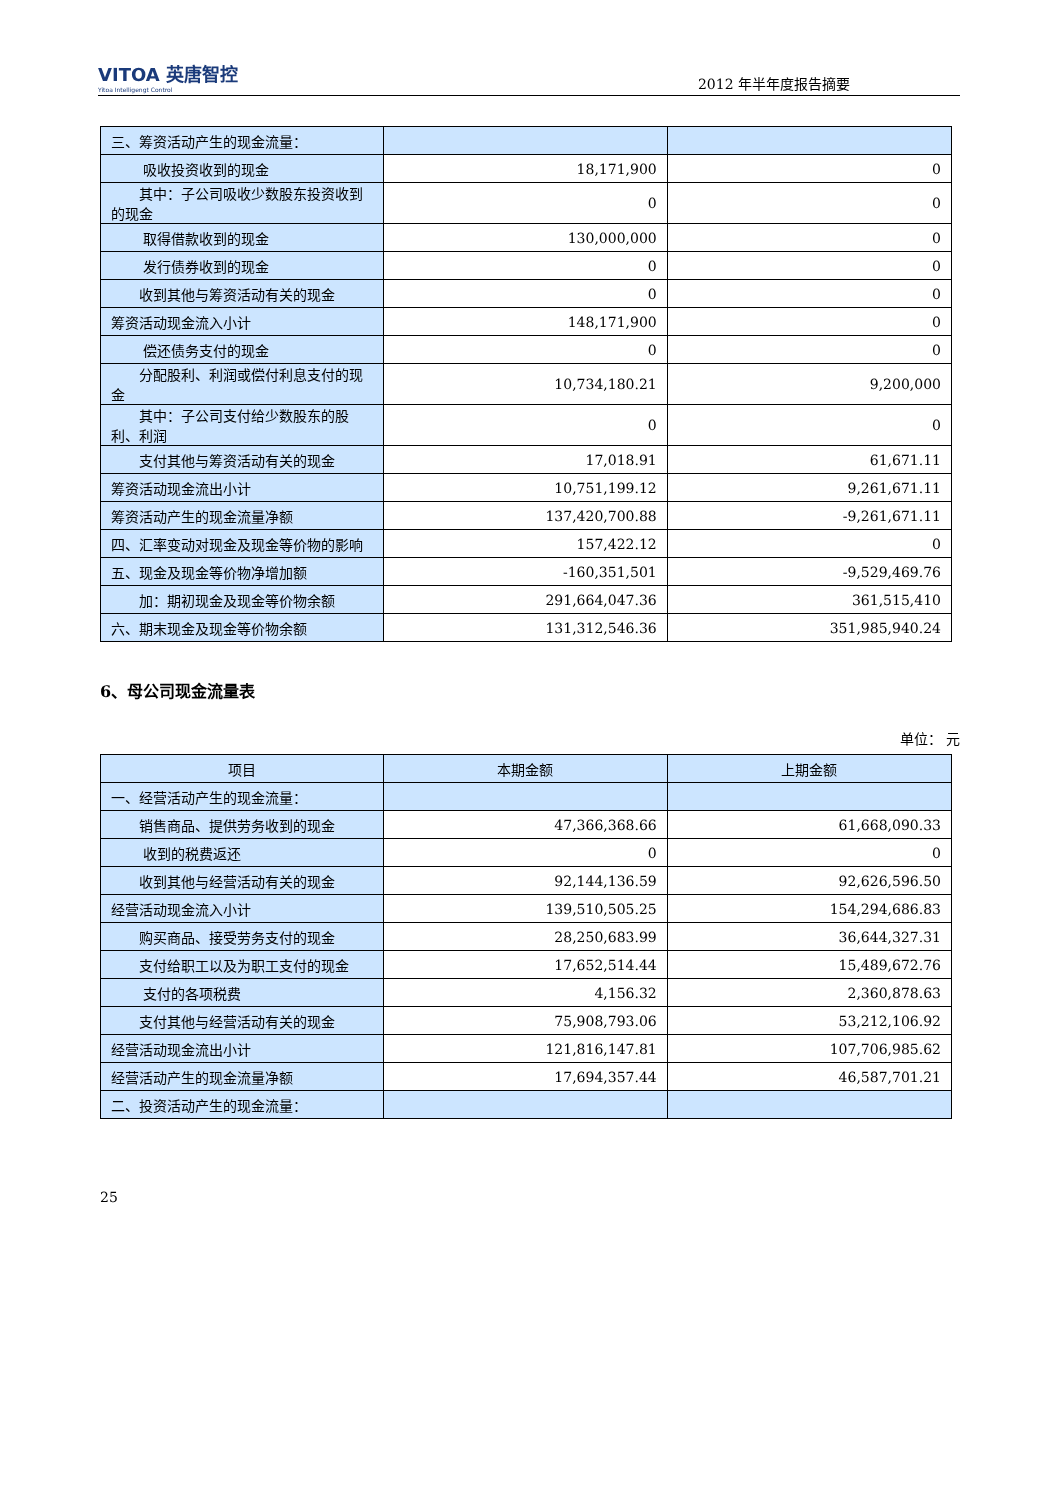VITOA 英唐智控
Yitoa Intelligengt Control
2012 年半年度报告摘要
| 三、筹资活动产生的现金流量： | | |
| 吸收投资收到的现金 | 18,171,900 | 0 |
| 其中：子公司吸收少数股东投资收到的现金 | 0 | 0 |
| 取得借款收到的现金 | 130,000,000 | 0 |
| 发行债券收到的现金 | 0 | 0 |
| 收到其他与筹资活动有关的现金 | 0 | 0 |
| 筹资活动现金流入小计 | 148,171,900 | 0 |
| 偿还债务支付的现金 | 0 | 0 |
| 分配股利、利润或偿付利息支付的现金 | 10,734,180.21 | 9,200,000 |
| 其中：子公司支付给少数股东的股利、利润 | 0 | 0 |
| 支付其他与筹资活动有关的现金 | 17,018.91 | 61,671.11 |
| 筹资活动现金流出小计 | 10,751,199.12 | 9,261,671.11 |
| 筹资活动产生的现金流量净额 | 137,420,700.88 | -9,261,671.11 |
| 四、汇率变动对现金及现金等价物的影响 | 157,422.12 | 0 |
| 五、现金及现金等价物净增加额 | -160,351,501 | -9,529,469.76 |
| 加：期初现金及现金等价物余额 | 291,664,047.36 | 361,515,410 |
| 六、期末现金及现金等价物余额 | 131,312,546.36 | 351,985,940.24 |
6、母公司现金流量表
单位： 元
| 项目 | 本期金额 | 上期金额 |
| --- | --- | --- |
| 一、经营活动产生的现金流量： | | |
| 销售商品、提供劳务收到的现金 | 47,366,368.66 | 61,668,090.33 |
| 收到的税费返还 | 0 | 0 |
| 收到其他与经营活动有关的现金 | 92,144,136.59 | 92,626,596.50 |
| 经营活动现金流入小计 | 139,510,505.25 | 154,294,686.83 |
| 购买商品、接受劳务支付的现金 | 28,250,683.99 | 36,644,327.31 |
| 支付给职工以及为职工支付的现金 | 17,652,514.44 | 15,489,672.76 |
| 支付的各项税费 | 4,156.32 | 2,360,878.63 |
| 支付其他与经营活动有关的现金 | 75,908,793.06 | 53,212,106.92 |
| 经营活动现金流出小计 | 121,816,147.81 | 107,706,985.62 |
| 经营活动产生的现金流量净额 | 17,694,357.44 | 46,587,701.21 |
| 二、投资活动产生的现金流量： | | |
25